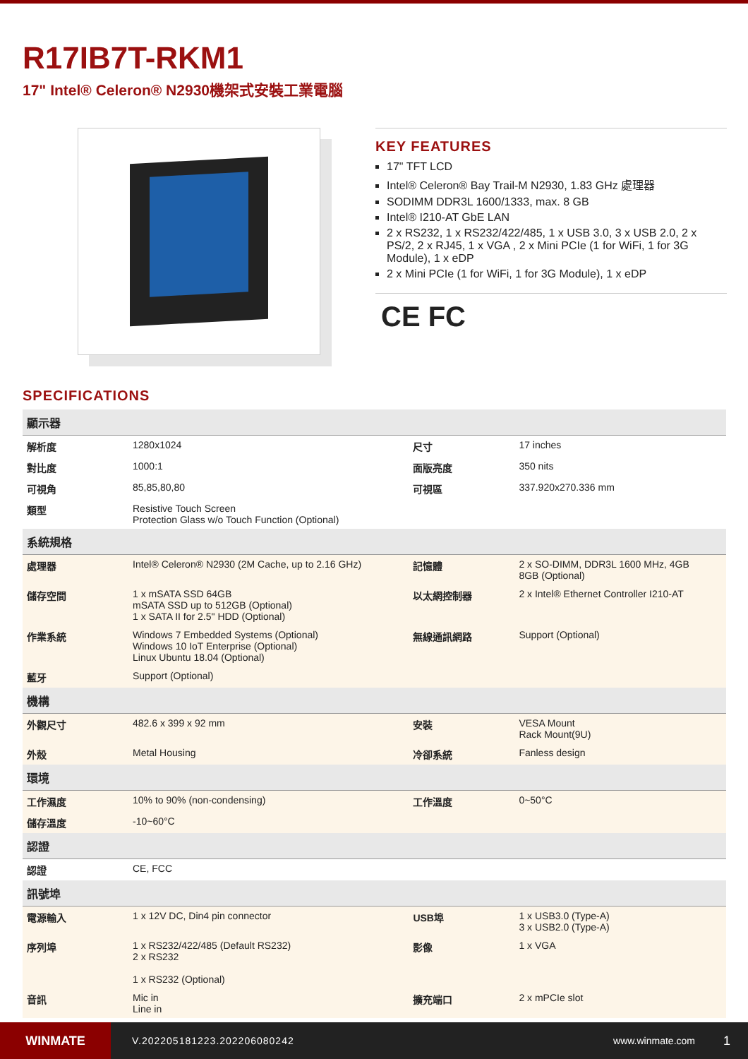R17IB7T-RKM1
17" Intel® Celeron® N2930機架式安裝工業電腦
KEY FEATURES
17" TFT LCD
Intel® Celeron® Bay Trail-M N2930, 1.83 GHz 處理器
SODIMM DDR3L 1600/1333, max. 8 GB
Intel® I210-AT GbE LAN
2 x RS232, 1 x RS232/422/485, 1 x USB 3.0, 3 x USB 2.0, 2 x PS/2, 2 x RJ45, 1 x VGA , 2 x Mini PCIe (1 for WiFi, 1 for 3G Module), 1 x eDP
2 x Mini PCIe (1 for WiFi, 1 for 3G Module), 1 x eDP
CE FC
SPECIFICATIONS
| 顯示器 | | | |
| --- | --- | --- | --- |
| 解析度 | 1280x1024 | 尺寸 | 17 inches |
| 對比度 | 1000:1 | 面版亮度 | 350 nits |
| 可視角 | 85,85,80,80 | 可視區 | 337.920x270.336 mm |
| 類型 | Resistive Touch Screen Protection Glass w/o Touch Function (Optional) | | |
| 系統規格 | | | |
| 處理器 | Intel® Celeron® N2930 (2M Cache, up to 2.16 GHz) | 記憶體 | 2 x SO-DIMM, DDR3L 1600 MHz, 4GB 8GB (Optional) |
| 儲存空間 | 1 x mSATA SSD 64GB mSATA SSD up to 512GB (Optional) 1 x SATA II for 2.5" HDD (Optional) | 以太網控制器 | 2 x Intel® Ethernet Controller I210-AT |
| 作業系統 | Windows 7 Embedded Systems (Optional) Windows 10 IoT Enterprise (Optional) Linux Ubuntu 18.04 (Optional) | 無線通訊網路 | Support (Optional) |
| 藍牙 | Support (Optional) | | |
| 機構 | | | |
| 外觀尺寸 | 482.6 x 399 x 92 mm | 安裝 | VESA Mount Rack Mount(9U) |
| 外殼 | Metal Housing | 冷卻系統 | Fanless design |
| 環境 | | | |
| 工作濕度 | 10% to 90% (non-condensing) | 工作溫度 | 0~50°C |
| 儲存溫度 | -10~60°C | | |
| 認證 | | | |
| 認證 | CE, FCC | | |
| 訊號埠 | | | |
| 電源輸入 | 1 x 12V DC, Din4 pin connector | USB埠 | 1 x USB3.0 (Type-A) 3 x USB2.0 (Type-A) |
| 序列埠 | 1 x RS232/422/485 (Default RS232) 2 x RS232 1 x RS232 (Optional) | 影像 | 1 x VGA |
| 音訊 | Mic in Line in | 擴充端口 | 2 x mPCIe slot |
WINMATE
V.202205181223.202206080242 www.winmate.com
1